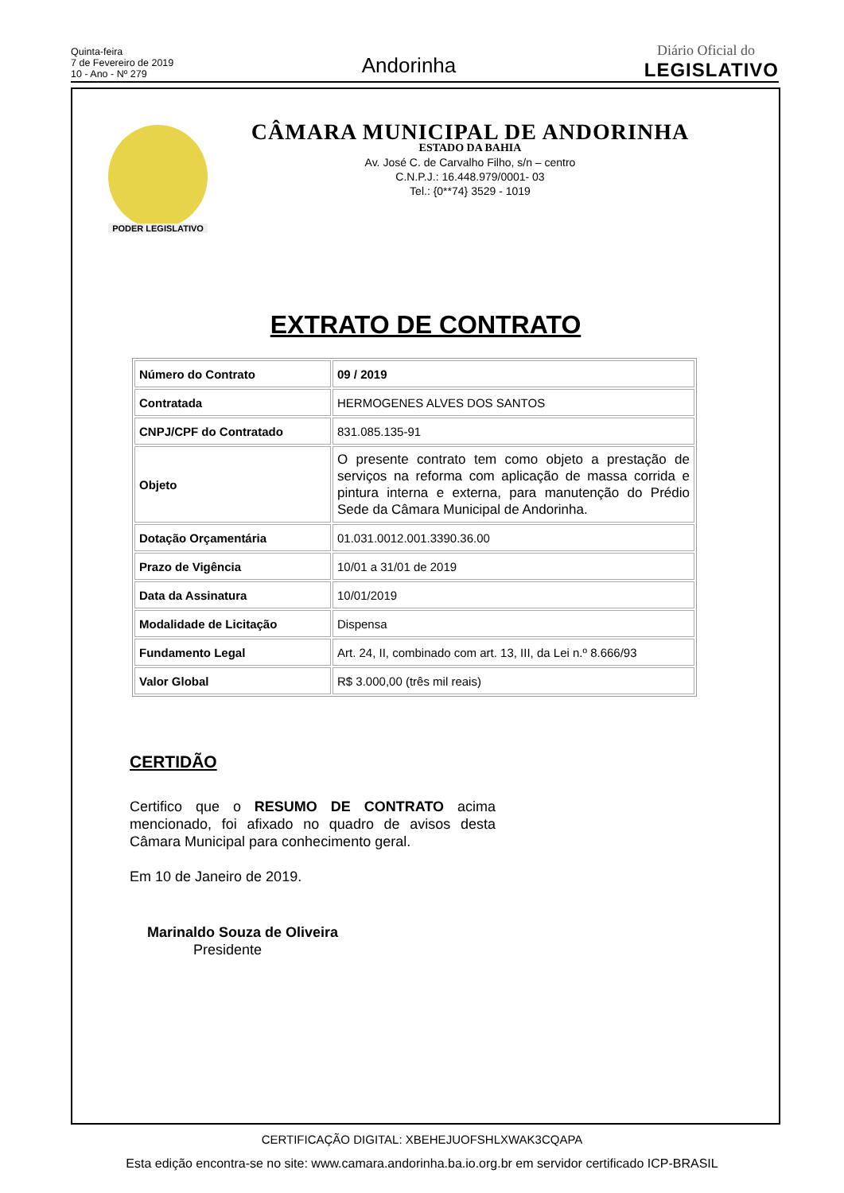Quinta-feira
7 de Fevereiro de 2019
10 - Ano - Nº 279
Andorinha
Diário Oficial do
LEGISLATIVO
PODER LEGISLATIVO
CÂMARA MUNICIPAL DE ANDORINHA
ESTADO DA BAHIA
Av. José C. de Carvalho Filho, s/n – centro
C.N.P.J.: 16.448.979/0001- 03
Tel.: {0**74} 3529 - 1019
EXTRATO DE CONTRATO
| Número do Contrato | 09 / 2019 |
| Contratada | HERMOGENES ALVES DOS SANTOS |
| CNPJ/CPF do Contratado | 831.085.135-91 |
| Objeto | O presente contrato tem como objeto a prestação de serviços na reforma com aplicação de massa corrida e pintura interna e externa, para manutenção do Prédio Sede da Câmara Municipal de Andorinha. |
| Dotação Orçamentária | 01.031.0012.001.3390.36.00 |
| Prazo de Vigência | 10/01 a 31/01 de 2019 |
| Data da Assinatura | 10/01/2019 |
| Modalidade de Licitação | Dispensa |
| Fundamento Legal | Art. 24, II, combinado com art. 13, III, da Lei n.º 8.666/93 |
| Valor Global | R$ 3.000,00 (três mil reais) |
CERTIDÃO
Certifico que o RESUMO DE CONTRATO acima mencionado, foi afixado no quadro de avisos desta Câmara Municipal para conhecimento geral.
Em 10 de Janeiro de 2019.
Marinaldo Souza de Oliveira
Presidente
CERTIFICAÇÃO DIGITAL: XBEHEJUOFSHLXWAK3CQAPA
Esta edição encontra-se no site: www.camara.andorinha.ba.io.org.br em servidor certificado ICP-BRASIL